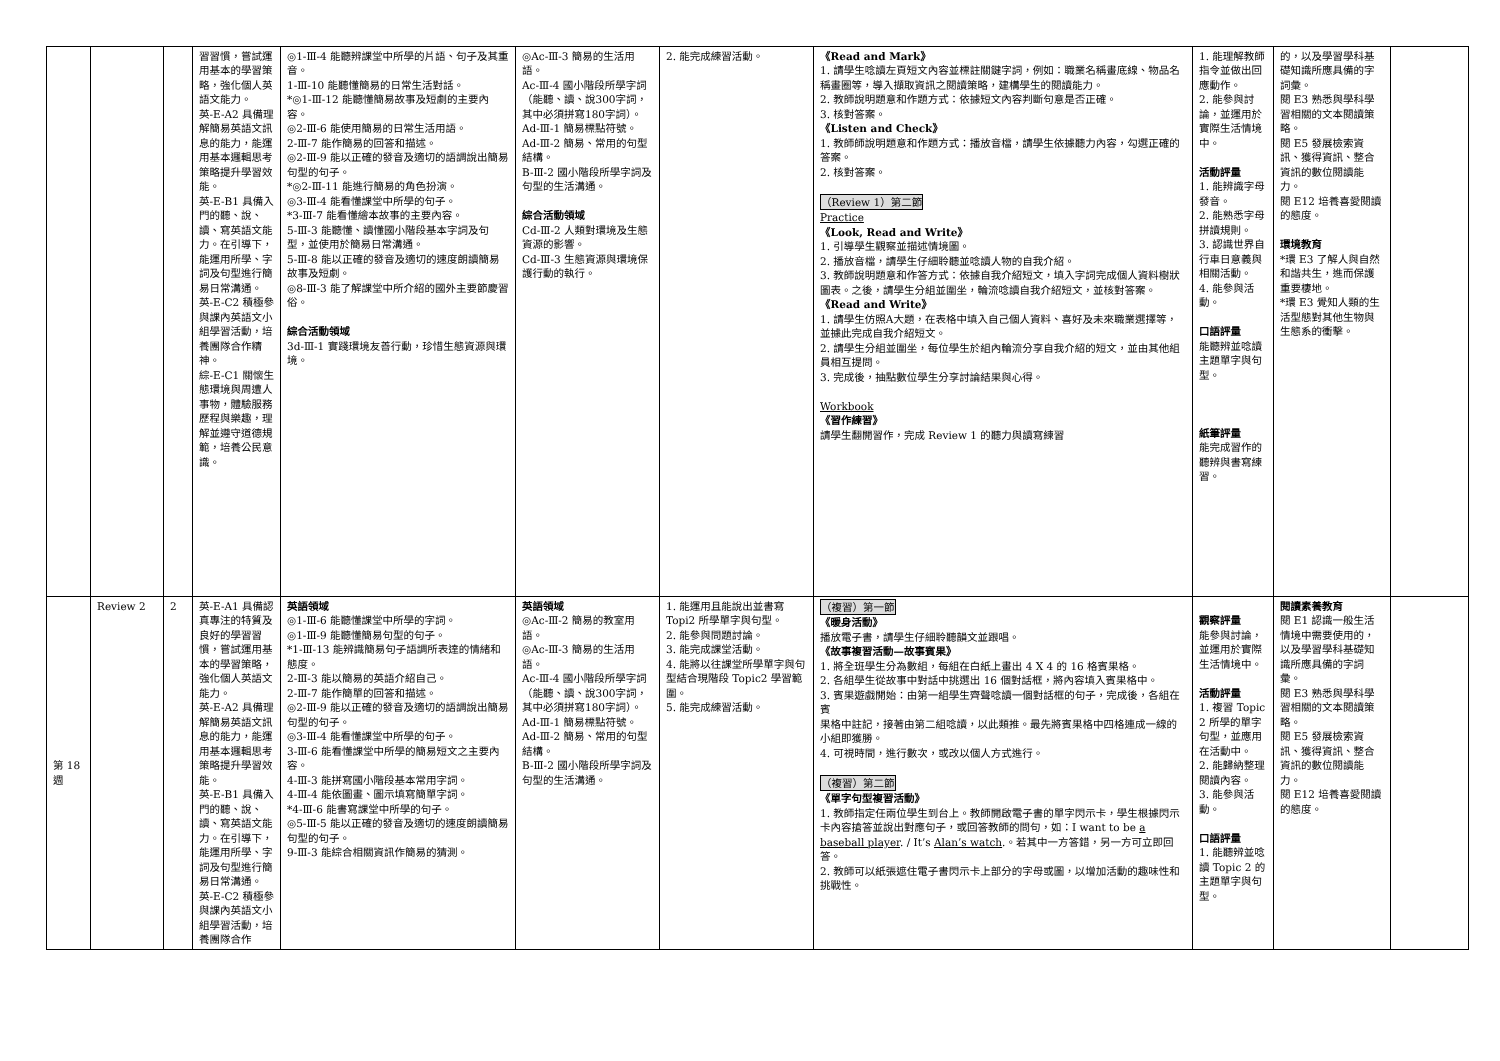| | | | 習習慣，嘗試運用基本的學習策略，強化個人英語文能力。 英-E-A2 具備理解簡易英語文訊息的能力，能運用基本邏輯思考策略提升學習效能。 英-E-B1 具備入門的聽、說、讀、寫英語文能力。在引導下，能運用所學、字詞及句型進行簡易日常溝通。 英-E-C2 積極參與課內英語文小組學習活動，培養團隊合作精神。 綜-E-C1 關懷生態環境與周遭人事物，體驗服務歷程與樂趣，理解並遵守道德規範，培養公民意識。 | ◎1-Ⅲ-4 能聽辨課堂中所學的片語、句子及其重音。 1-Ⅲ-10 能聽懂簡易的日常生活對話。 *◎1-Ⅲ-12 能聽懂簡易故事及短劇的主要內容。 ◎2-Ⅲ-6 能使用簡易的日常生活用語。 2-Ⅲ-7 能作簡易的回答和描述。 ◎2-Ⅲ-9 能以正確的發音及適切的語調說出簡易句型的句子。 *◎2-Ⅲ-11 能進行簡易的角色扮演。 ◎3-Ⅲ-4 能看懂課堂中所學的句子。 *3-Ⅲ-7 能看懂繪本故事的主要內容。 5-Ⅲ-3 能聽懂、讀懂國小階段基本字詞及句型，並使用於簡易日常溝通。 5-Ⅲ-8 能以正確的發音及適切的速度朗讀簡易故事及短劇。 ◎8-Ⅲ-3 能了解課堂中所介紹的國外主要節慶習俗。 綜合活動領域 3d-Ⅲ-1 實踐環境友善行動，珍惜生態資源與環境。 | ◎Ac-Ⅲ-3 簡易的生活用語。 Ac-Ⅲ-4 國小階段所學字詞（能聽、讀、說300字詞，其中必須拼寫180字詞）。 Ad-Ⅲ-1 簡易標點符號。 Ad-Ⅲ-2 簡易、常用的句型結構。 B-Ⅲ-2 國小階段所學字詞及句型的生活溝通。 綜合活動領域 Cd-Ⅲ-2 人類對環境及生態資源的影響。 Cd-Ⅲ-3 生態資源與環境保護行動的執行。 | 2. 能完成練習活動。 | 《Read and Mark》 1. 請學生唸讀左頁短文內容並標註關鍵字詞，例如：職業名稱畫底線、物品名稱畫圈等，導入擷取資訊之閱讀策略，建構學生的閱讀能力。 2. 教師說明題意和作題方式：依據短文內容判斷句意是否正確。 3. 核對答案。 《Listen and Check》 1. 教師師說明題意和作題方式：播放音檔，請學生依據聽力內容，勾選正確的答案。 2. 核對答案。 （Review 1）第二節 Practice 《Look, Read and Write》 1. 引導學生觀察並描述情境圖。 2. 播放音檔，請學生仔細聆聽並唸讀人物的自我介紹。 3. 教師說明題意和作答方式：依據自我介紹短文，填入字詞完成個人資料樹狀圖表。之後，請學生分組並圍坐，輪流唸讀自我介紹短文，並核對答案。 《Read and Write》 1. 請學生仿照A大題，在表格中填入自己個人資料、喜好及未來職業選擇等，並據此完成自我介紹短文。 2. 請學生分組並圍坐，每位學生於組內輪流分享自我介紹的短文，並由其他組員相互提問。 3. 完成後，抽點數位學生分享討論結果與心得。 Workbook 《習作練習》 請學生翻開習作，完成 Review 1 的聽力與讀寫練習 | 1. 能理解教師指令並做出回應動作。 2. 能參與討論，並運用於實際生活情境中。 活動評量 1. 能辨識字母發音。 2. 能熟悉字母拼讀規則。 3. 認識世界自行車日意義與相關活動。 4. 能參與活動。 口語評量 能聽辨並唸讀主題單字與句型。 紙筆評量 能完成習作的聽辨與書寫練習。 | 的，以及學習學科基礎知識所應具備的字詞彙。 閱 E3 熟悉與學科學習相關的文本閱讀策略。 閱 E5 發展檢索資訊、獲得資訊、整合資訊的數位閱讀能力。 閱 E12 培養喜愛閱讀的態度。 環境教育 *環 E3 了解人與自然和諧共生，進而保護重要棲地。 *環 E3 覺知人類的生活型態對其他生物與生態系的衝擊。 | |
| 第 18 週 | Review 2 | 2 | 英-E-A1 具備認真專注的特質及良好的學習習慣，嘗試運用基本的學習策略，強化個人英語文能力。 英-E-A2 具備理解簡易英語文訊息的能力，能運用基本邏輯思考策略提升學習效能。 英-E-B1 具備入門的聽、說、讀、寫英語文能力。在引導下，能運用所學、字詞及句型進行簡易日常溝通。 英-E-C2 積極參與課內英語文小組學習活動，培養團隊合作 | 英語領域 ◎1-Ⅲ-6 能聽懂課堂中所學的字詞。 ◎1-Ⅲ-9 能聽懂簡易句型的句子。 *1-Ⅲ-13 能辨識簡易句子語調所表達的情緒和態度。 2-Ⅲ-3 能以簡易的英語介紹自己。 2-Ⅲ-7 能作簡單的回答和描述。 ◎2-Ⅲ-9 能以正確的發音及適切的語調說出簡易句型的句子。 ◎3-Ⅲ-4 能看懂課堂中所學的句子。 3-Ⅲ-6 能看懂課堂中所學的簡易短文之主要內容。 4-Ⅲ-3 能拼寫國小階段基本常用字詞。 4-Ⅲ-4 能依圖畫、圖示填寫簡單字詞。 *4-Ⅲ-6 能書寫課堂中所學的句子。 ◎5-Ⅲ-5 能以正確的發音及適切的速度朗讀簡易句型的句子。 9-Ⅲ-3 能綜合相關資訊作簡易的猜測。 | 英語領域 ◎Ac-Ⅲ-2 簡易的教室用語。 ◎Ac-Ⅲ-3 簡易的生活用語。 Ac-Ⅲ-4 國小階段所學字詞（能聽、讀、說300字詞，其中必須拼寫180字詞）。 Ad-Ⅲ-1 簡易標點符號。 Ad-Ⅲ-2 簡易、常用的句型結構。 B-Ⅲ-2 國小階段所學字詞及句型的生活溝通。 | 1. 能運用且能說出並書寫 Topi2 所學單字與句型。 2. 能參與問題討論。 3. 能完成課堂活動。 4. 能將以往課堂所學單字與句型結合現階段 Topic2 學習範圍。 5. 能完成練習活動。 | （複習）第一節 《暖身活動》 播放電子書，請學生仔細聆聽韻文並跟唱。 《故事複習活動—故事賓果》 1. 將全班學生分為數組，每組在白紙上畫出 4 X 4 的 16 格賓果格。 2. 各組學生從故事中對話中挑選出 16 個對話框，將內容填入賓果格中。 3. 賓果遊戲開始：由第一組學生齊聲唸讀一個對話框的句子，完成後，各組在賓 果格中註記，接著由第二組唸讀，以此類推。最先將賓果格中四格連成一線的 小組即獲勝。 4. 可視時間，進行數次，或改以個人方式進行。 （複習）第二節 《單字句型複習活動》 1. 教師指定任兩位學生到台上。教師開啟電子書的單字閃示卡，學生根據閃示卡內容搶答並說出對應句子，或回答教師的問句，如：I want to be a baseball player . / It’s Alan’s watch .。若其中一方答錯，另一方可立即回答。 2. 教師可以紙張遮住電子書閃示卡上部分的字母或圖，以增加活動的趣味性和挑戰性。 | 觀察評量 能參與討論，並運用於實際生活情境中。 活動評量 1. 複習 Topic 2 所學的單字句型，並應用在活動中。 2. 能歸納整理閱讀內容。 3. 能參與活動。 口語評量 1. 能聽辨並唸讀 Topic 2 的主題單字與句型。 | 閱讀素養教育 閱 E1 認識一般生活情境中需要使用的，以及學習學科基礎知識所應具備的字詞彙。 閱 E3 熟悉與學科學習相關的文本閱讀策略。 閱 E5 發展檢索資訊、獲得資訊、整合資訊的數位閱讀能力。 閱 E12 培養喜愛閱讀的態度。 | |